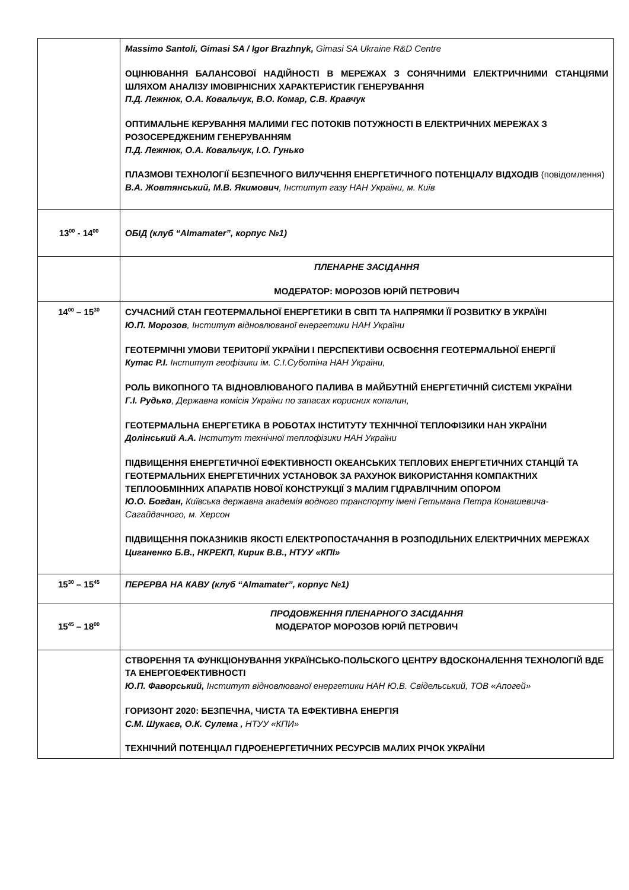| | Massimo Santoli, Gimasi SA / Igor Brazhnyk, Gimasi SA Ukraine R&D Centre ОЦІНЮВАННЯ БАЛАНСОВОЇ НАДІЙНОСТІ В МЕРЕЖАХ З СОНЯЧНИМИ ЕЛЕКТРИЧНИМИ СТАНЦІЯМИ ШЛЯХОМ АНАЛІЗУ ІМОВІРНІСНИХ ХАРАКТЕРИСТИК ГЕНЕРУВАННЯ П.Д. Лежнюк, О.А. Ковальчук, В.О. Комар, С.В. Кравчук ОПТИМАЛЬНЕ КЕРУВАННЯ МАЛИМИ ГЕС ПОТОКІВ ПОТУЖНОСТІ В ЕЛЕКТРИЧНИХ МЕРЕЖАХ З РОЗОСЕРЕДЖЕНИМ ГЕНЕРУВАННЯМ П.Д. Лежнюк, О.А. Ковальчук, І.О. Гунько ПЛАЗМОВІ ТЕХНОЛОГІЇ БЕЗПЕЧНОГО ВИЛУЧЕННЯ ЕНЕРГЕТИЧНОГО ПОТЕНЦІАЛУ ВІДХОДІВ (повідомлення) В.А. Жовтянський, М.В. Якимович , Інститут газу НАН України, м. Київ |
| 13<sup>00</sup> - 14<sup>00</sup> | ОБІД (клуб “Almamater”, корпус №1) |
| | ПЛЕНАРНЕ ЗАСІДАННЯ МОДЕРАТОР: МОРОЗОВ ЮРІЙ ПЕТРОВИЧ |
| 14<sup>00</sup> – 15<sup>30</sup> | СУЧАСНИЙ СТАН ГЕОТЕРМАЛЬНОЇ ЕНЕРГЕТИКИ В СВІТІ ТА НАПРЯМКИ ЇЇ РОЗВИТКУ В УКРАЇНІ Ю.П. Морозов , Інститут відновлюваної енергетики НАН України ГЕОТЕРМІЧНІ УМОВИ ТЕРИТОРІЇ УКРАЇНИ І ПЕРСПЕКТИВИ ОСВОЄННЯ ГЕОТЕРМАЛЬНОЇ ЕНЕРГІЇ Кутас Р.І. Інститут геофізики ім. С.І.Суботіна НАН України, РОЛЬ ВИКОПНОГО ТА ВІДНОВЛЮВАНОГО ПАЛИВА В МАЙБУТНІЙ ЕНЕРГЕТИЧНІЙ СИСТЕМІ УКРАЇНИ Г.І. Рудько , Державна комісія України по запасах корисних копалин, ГЕОТЕРМАЛЬНА ЕНЕРГЕТИКА В РОБОТАХ ІНСТИТУТУ ТЕХНІЧНОЇ ТЕПЛОФІЗИКИ НАН УКРАЇНИ Долінський А.А. Інститут технічної теплофізики НАН України ПІДВИЩЕННЯ ЕНЕРГЕТИЧНОЇ ЕФЕКТИВНОСТІ ОКЕАНСЬКИХ ТЕПЛОВИХ ЕНЕРГЕТИЧНИХ СТАНЦІЙ ТА ГЕОТЕРМАЛЬНИХ ЕНЕРГЕТИЧНИХ УСТАНОВОК ЗА РАХУНОК ВИКОРИСТАННЯ КОМПАКТНИХ ТЕПЛООБМІННИХ АПАРАТІВ НОВОЇ КОНСТРУКЦІЇ З МАЛИМ ГІДРАВЛІЧНИМ ОПОРОМ Ю.О. Богдан, Київська державна академія водного транспорту імені Гетьмана Петра Конашевича-Сагайдачного, м. Херсон ПІДВИЩЕННЯ ПОКАЗНИКІВ ЯКОСТІ ЕЛЕКТРОПОСТАЧАННЯ В РОЗПОДІЛЬНИХ ЕЛЕКТРИЧНИХ МЕРЕЖАХ Циганенко Б.В., НКРЕКП, Кирик В.В., НТУУ «КПІ» |
| 15<sup>30</sup> – 15<sup>45</sup> | ПЕРЕРВА НА КАВУ (клуб “Almamater”, корпус №1) |
| 15<sup>45</sup> – 18<sup>00</sup> | ПРОДОВЖЕННЯ ПЛЕНАРНОГО ЗАСІДАННЯ МОДЕРАТОР МОРОЗОВ ЮРІЙ ПЕТРОВИЧ |
| | СТВОРЕННЯ ТА ФУНКЦІОНУВАННЯ УКРАЇНСЬКО-ПОЛЬСКОГО ЦЕНТРУ ВДОСКОНАЛЕННЯ ТЕХНОЛОГІЙ ВДЕ ТА ЕНЕРГОЕФЕКТИВНОСТІ Ю.П. Фаворський, Інститут відновлюваної енергетики НАН Ю.В. Свідельський, ТОВ «Апогей» ГОРИЗОНТ 2020: БЕЗПЕЧНА, ЧИСТА ТА ЕФЕКТИВНА ЕНЕРГІЯ С.М. Шукаєв, О.К. Сулема , НТУУ «КПИ» ТЕХНІЧНИЙ ПОТЕНЦІАЛ ГІДРОЕНЕРГЕТИЧНИХ РЕСУРСІВ МАЛИХ РІЧОК УКРАЇНИ |